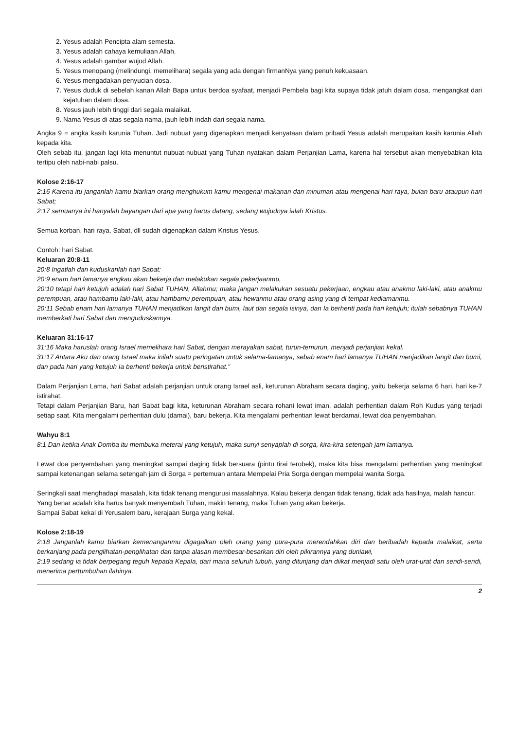2. Yesus adalah Pencipta alam semesta.
3. Yesus adalah cahaya kemuliaan Allah.
4. Yesus adalah gambar wujud Allah.
5. Yesus menopang (melindungi, memelihara) segala yang ada dengan firmanNya yang penuh kekuasaan.
6. Yesus mengadakan penyucian dosa.
7. Yesus duduk di sebelah kanan Allah Bapa untuk berdoa syafaat, menjadi Pembela bagi kita supaya tidak jatuh dalam dosa, mengangkat dari kejatuhan dalam dosa.
8. Yesus jauh lebih tinggi dari segala malaikat.
9. Nama Yesus di atas segala nama, jauh lebih indah dari segala nama.
Angka 9 = angka kasih karunia Tuhan. Jadi nubuat yang digenapkan menjadi kenyataan dalam pribadi Yesus adalah merupakan kasih karunia Allah kepada kita.
Oleh sebab itu, jangan lagi kita menuntut nubuat-nubuat yang Tuhan nyatakan dalam Perjanjian Lama, karena hal tersebut akan menyebabkan kita tertipu oleh nabi-nabi palsu.
Kolose 2:16-17
2:16 Karena itu janganlah kamu biarkan orang menghukum kamu mengenai makanan dan minuman atau mengenai hari raya, bulan baru ataupun hari Sabat;
2:17 semuanya ini hanyalah bayangan dari apa yang harus datang, sedang wujudnya ialah Kristus.
Semua korban, hari raya, Sabat, dll sudah digenapkan dalam Kristus Yesus.
Contoh: hari Sabat.
Keluaran 20:8-11
20:8 Ingatlah dan kuduskanlah hari Sabat:
20:9 enam hari lamanya engkau akan bekerja dan melakukan segala pekerjaanmu,
20:10 tetapi hari ketujuh adalah hari Sabat TUHAN, Allahmu; maka jangan melakukan sesuatu pekerjaan, engkau atau anakmu laki-laki, atau anakmu perempuan, atau hambamu laki-laki, atau hambamu perempuan, atau hewanmu atau orang asing yang di tempat kediamanmu.
20:11 Sebab enam hari lamanya TUHAN menjadikan langit dan bumi, laut dan segala isinya, dan Ia berhenti pada hari ketujuh; itulah sebabnya TUHAN memberkati hari Sabat dan menguduskannya.
Keluaran 31:16-17
31:16 Maka haruslah orang Israel memelihara hari Sabat, dengan merayakan sabat, turun-temurun, menjadi perjanjian kekal.
31:17 Antara Aku dan orang Israel maka inilah suatu peringatan untuk selama-lamanya, sebab enam hari lamanya TUHAN menjadikan langit dan bumi, dan pada hari yang ketujuh Ia berhenti bekerja untuk beristirahat."
Dalam Perjanjian Lama, hari Sabat adalah perjanjian untuk orang Israel asli, keturunan Abraham secara daging, yaitu bekerja selama 6 hari, hari ke-7 istirahat.
Tetapi dalam Perjanjian Baru, hari Sabat bagi kita, keturunan Abraham secara rohani lewat iman, adalah perhentian dalam Roh Kudus yang terjadi setiap saat. Kita mengalami perhentian dulu (damai), baru bekerja. Kita mengalami perhentian lewat berdamai, lewat doa penyembahan.
Wahyu 8:1
8:1 Dan ketika Anak Domba itu membuka meterai yang ketujuh, maka sunyi senyaplah di sorga, kira-kira setengah jam lamanya.
Lewat doa penyembahan yang meningkat sampai daging tidak bersuara (pintu tirai terobek), maka kita bisa mengalami perhentian yang meningkat sampai ketenangan selama setengah jam di Sorga = pertemuan antara Mempelai Pria Sorga dengan mempelai wanita Sorga.
Seringkali saat menghadapi masalah, kita tidak tenang mengurusi masalahnya. Kalau bekerja dengan tidak tenang, tidak ada hasilnya, malah hancur.
Yang benar adalah kita harus banyak menyembah Tuhan, makin tenang, maka Tuhan yang akan bekerja.
Sampai Sabat kekal di Yerusalem baru, kerajaan Surga yang kekal.
Kolose 2:18-19
2:18 Janganlah kamu biarkan kemenanganmu digagalkan oleh orang yang pura-pura merendahkan diri dan beribadah kepada malaikat, serta berkanjang pada penglihatan-penglihatan dan tanpa alasan membesar-besarkan diri oleh pikirannya yang duniawi,
2:19 sedang ia tidak berpegang teguh kepada Kepala, dari mana seluruh tubuh, yang ditunjang dan diikat menjadi satu oleh urat-urat dan sendi-sendi, menerima pertumbuhan ilahinya.
2